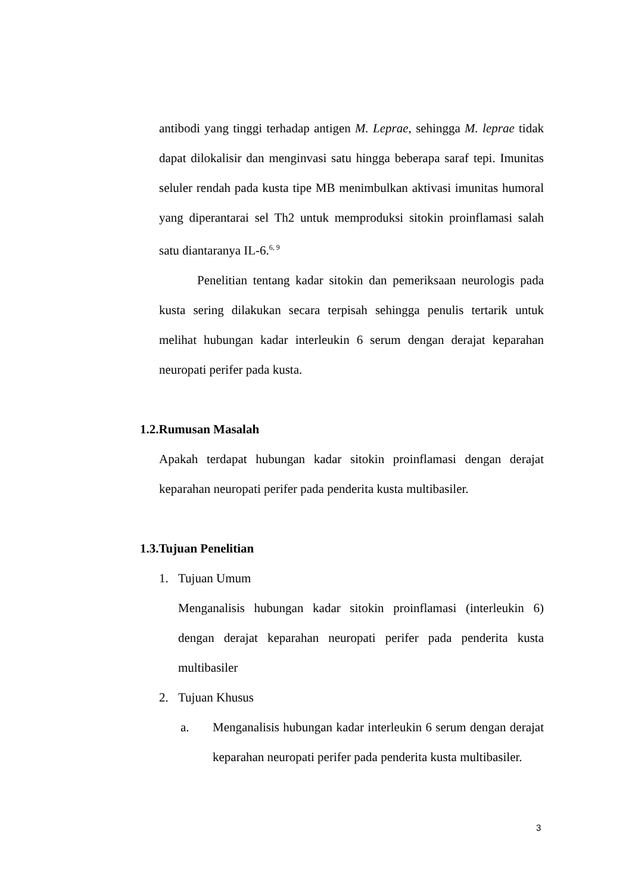antibodi yang tinggi terhadap antigen M. Leprae, sehingga M. leprae tidak dapat dilokalisir dan menginvasi satu hingga beberapa saraf tepi. Imunitas seluler rendah pada kusta tipe MB menimbulkan aktivasi imunitas humoral yang diperantarai sel Th2 untuk memproduksi sitokin proinflamasi salah satu diantaranya IL-6.<sup>6, 9</sup>
Penelitian tentang kadar sitokin dan pemeriksaan neurologis pada kusta sering dilakukan secara terpisah sehingga penulis tertarik untuk melihat hubungan kadar interleukin 6 serum dengan derajat keparahan neuropati perifer pada kusta.
1.2.Rumusan Masalah
Apakah terdapat hubungan kadar sitokin proinflamasi dengan derajat keparahan neuropati perifer pada penderita kusta multibasiler.
1.3.Tujuan Penelitian
1.
Tujuan Umum
Menganalisis hubungan kadar sitokin proinflamasi (interleukin 6) dengan derajat keparahan neuropati perifer pada penderita kusta multibasiler
2.
Tujuan Khusus
a.
Menganalisis hubungan kadar interleukin 6 serum dengan derajat keparahan neuropati perifer pada penderita kusta multibasiler.
3